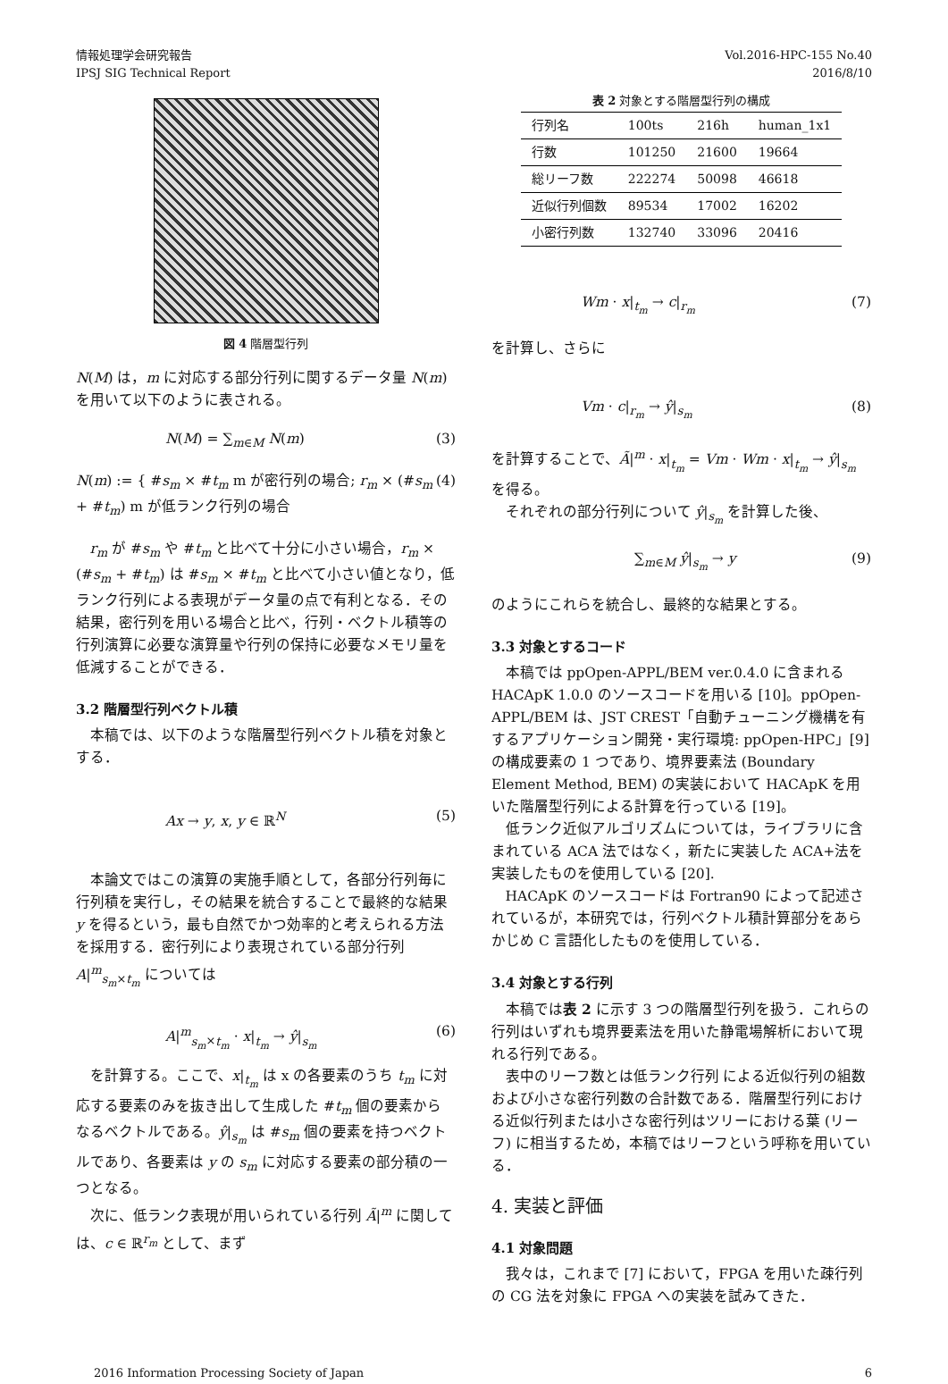情報処理学会研究報告
IPSJ SIG Technical Report
Vol.2016-HPC-155 No.40
2016/8/10
図 4 階層型行列
N(M) は，m に対応する部分行列に関するデータ量 N(m) を用いて以下のように表される。
N(M) = ∑<sub>m∈M</sub> N(m) (3)
N(m) := { #s<sub>m</sub> × #t<sub>m</sub> m が密行列の場合; r<sub>m</sub> × (#s<sub>m</sub> + #t<sub>m</sub>) m が低ランク行列の場合 (4)
r<sub>m</sub> が #s<sub>m</sub> や #t<sub>m</sub> と比べて十分に小さい場合，r<sub>m</sub> × (#s<sub>m</sub> + #t<sub>m</sub>) は #s<sub>m</sub> × #t<sub>m</sub> と比べて小さい値となり，低ランク行列による表現がデータ量の点で有利となる．その結果，密行列を用いる場合と比べ，行列・ベクトル積等の行列演算に必要な演算量や行列の保持に必要なメモリ量を低減することができる．
3.2 階層型行列ベクトル積
本稿では、以下のような階層型行列ベクトル積を対象とする．
Ax → y, x, y ∈ ℝ<sup>N</sup> (5)
本論文ではこの演算の実施手順として，各部分行列毎に行列積を実行し，その結果を統合することで最終的な結果 y を得るという，最も自然でかつ効率的と考えられる方法を採用する．密行列により表現されている部分行列 A|<sup>m</sup><sub>s<sub>m</sub>×t<sub>m</sub></sub> については
A|<sup>m</sup><sub>s<sub>m</sub>×t<sub>m</sub></sub> · x|<sub>t<sub>m</sub></sub> → ŷ|<sub>s<sub>m</sub></sub> (6)
を計算する。ここで、x|<sub>t<sub>m</sub></sub> は x の各要素のうち t<sub>m</sub> に対応する要素のみを抜き出して生成した #t<sub>m</sub> 個の要素からなるベクトルである。ŷ|<sub>s<sub>m</sub></sub> は #s<sub>m</sub> 個の要素を持つベクトルであり、各要素は y の s<sub>m</sub> に対応する要素の部分積の一つとなる。
次に、低ランク表現が用いられている行列 Ã|<sup>m</sup> に関しては、c ∈ ℝ<sup>r<sub>m</sub></sup> として、まず
表 2 対象とする階層型行列の構成
| 行列名 | 100ts | 216h | human_1x1 |
| --- | --- | --- | --- |
| 行数 | 101250 | 21600 | 19664 |
| 総リーフ数 | 222274 | 50098 | 46618 |
| 近似行列個数 | 89534 | 17002 | 16202 |
| 小密行列数 | 132740 | 33096 | 20416 |
Wm · x|<sub>t<sub>m</sub></sub> → c|<sub>r<sub>m</sub></sub> (7)
を計算し、さらに
Vm · c|<sub>r<sub>m</sub></sub> → ŷ|<sub>s<sub>m</sub></sub> (8)
を計算することで、Ã|<sup>m</sup> · x|<sub>t<sub>m</sub></sub> = Vm · Wm · x|<sub>t<sub>m</sub></sub> → ŷ|<sub>s<sub>m</sub></sub> を得る。
それぞれの部分行列について ŷ|<sub>s<sub>m</sub></sub> を計算した後、
∑<sub>m∈M</sub> ŷ|<sub>s<sub>m</sub></sub> → y (9)
のようにこれらを統合し、最終的な結果とする。
3.3 対象とするコード
本稿では ppOpen-APPL/BEM ver.0.4.0 に含まれる HACApK 1.0.0 のソースコードを用いる [10]。ppOpen-APPL/BEM は、JST CREST「自動チューニング機構を有するアプリケーション開発・実行環境: ppOpen-HPC」[9] の構成要素の 1 つであり、境界要素法 (Boundary Element Method, BEM) の実装において HACApK を用いた階層型行列による計算を行っている [19]。
低ランク近似アルゴリズムについては，ライブラリに含まれている ACA 法ではなく，新たに実装した ACA+法を実装したものを使用している [20].
HACApK のソースコードは Fortran90 によって記述されているが，本研究では，行列ベクトル積計算部分をあらかじめ C 言語化したものを使用している．
3.4 対象とする行列
本稿では表 2 に示す 3 つの階層型行列を扱う．これらの行列はいずれも境界要素法を用いた静電場解析において現れる行列である。
表中のリーフ数とは低ランク行列 による近似行列の組数および小さな密行列数の合計数である．階層型行列における近似行列または小さな密行列はツリーにおける葉 (リーフ) に相当するため，本稿ではリーフという呼称を用いている．
4. 実装と評価
4.1 対象問題
我々は，これまで [7] において，FPGA を用いた疎行列の CG 法を対象に FPGA への実装を試みてきた．
2016 Information Processing Society of Japan 6